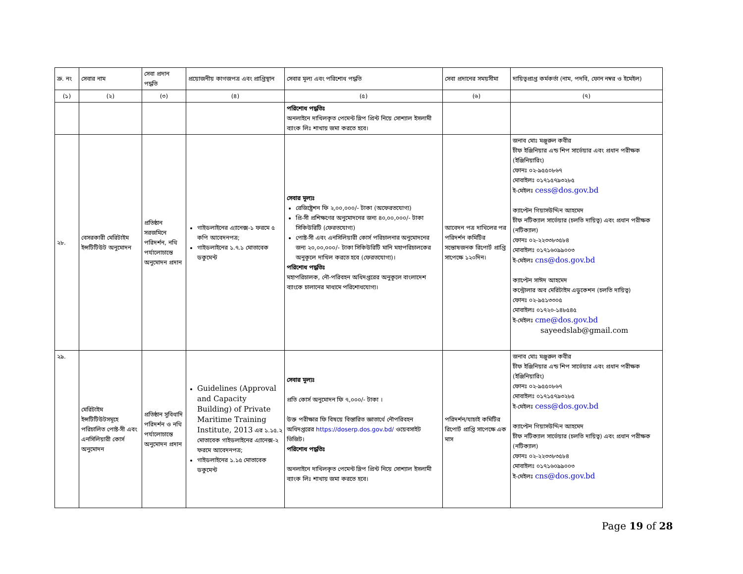| ক্র. নং | সেবার নাম | সেবা প্রদান পদ্ধতি | প্রয়োজনীয় কাগজপত্র এবং প্রাপ্তিস্থান | সেবার মূল্য এবং পরিশোধ পদ্ধতি | সেবা প্রদানের সময়সীমা | দায়িত্বপ্রাপ্ত কর্মকর্তা (নাম, পদবি, ফোন নম্বর ও ইমেইল) |
| --- | --- | --- | --- | --- | --- | --- |
| (১) | (২) | (৩) | (৪) | (৫) | (৬) | (৭) |
| | | | | পরিশোধ পদ্ধতিঃ অনলাইনে দাখিলকৃত পেমেন্ট স্লিপ প্রিন্ট নিয়ে সোশ্যাল ইসলামী ব্যাংক লিঃ শাখায় জমা করতে হবে। | | |
| ২৮. | বেসরকারী মেরিটাইম ইন্সটিটিউট অনুমোদন | প্রতিষ্ঠান সরজমিনে পরিদর্শন, নথি পর্যালোচান্তে অনুমোদন প্রদান | গাইডলাইনের এ্যানেক্স-১ ফরমে ৫ কপি আবেদনপত্র; গাইডলাইনের ১.৭.১ মোতাবেক ডকুমেন্ট | সেবার মূল্যঃ রেজিষ্ট্রেশন ফি ২,০০,০০০/- টাকা (অফেরতযোগ্য) প্রি-সী প্রশিক্ষণের অনুমোদনের জন্য ৪০,০০,০০০/- টাকা সিকিউরিটি (ফেরতযোগ্য) পোষ্ট-সী এবং এনসিলিয়ারী কোর্স পরিচালনার অনুমোদনের জন্য ২০,০০,০০০/- টাকা সিকিউরিটি মানি মহাপরিচালকের অনুকূলে দাখিল করতে হবে (ফেরতযোগ্য)। পরিশোধ পদ্ধতিঃ মহাপরিচালক, নৌ-পরিবহন অধিদপ্তরের অনুকূলে বাংলাদেশ ব্যাংকে চালানের মাধ্যমে পরিশোধযোগ্য। | আবেদন পত্র দাখিলের পর পরিদর্শন কমিটির সন্তোষজনক রিপোর্ট প্রাপ্তি সাপেক্ষে ১২০দিন। | জনাব মোঃ মঞ্জুরুল কবীর চীফ ইঞ্জিনিয়ার এন্ড শিপ সার্ভেয়ার এবং প্রধান পরীক্ষক (ইঞ্জিনিয়ারিং) ফোনঃ ০২-৯৫৫০৮৬৭ মোবাইলঃ ০১৭১৫৭৯৩২৮৫ ই-মেইলঃ cess@dos.gov.bd ক্যাপ্টেন গিয়াসউদ্দিন আহমেদ চীফ নটিক্যাল সার্ভেয়ার (চলতি দায়িত্ব) এবং প্রধান পরীক্ষক (নটিক্যাল) ফোনঃ ০২-২২৩৩৮৩৫৮৪ মোবাইলঃ ০১৭১৬০৯৯০০৩ ই-মেইলঃ cns@dos.gov.bd ক্যাপ্টেন সাঈদ আহমেদ কন্ট্রোলার অব মেরিটাইম এডুকেশন (চলতি দায়িত্ব) ফোনঃ ০২-৯৫১৩৩০৫ মোবাইলঃ ০১৭২০-১৪৮৫৪৫ ই-মেইলঃ cme@dos.gov.bd sayeedslab@gmail.com |
| ২৯. | মেরিটাইম ইন্সটিটিউটসমূহে পরিচালিত পোষ্ট-সী এবং এনসিলিয়ারী কোর্স অনুমোদন | প্রতিষ্ঠান সুবিধাদি পরিদর্শন ও নথি পর্যালোচান্তে অনুমোদন প্রদান | Guidelines (Approval and Capacity Building) of Private Maritime Training Institute, 2013 এর ১.১৫.২ মোতাবেক গাইডলাইনের এ্যানেক্স-২ ফরমে আবেদনপত্র; গাইডলাইনের ১.১৫ মোতাবেক ডকুমেন্ট | সেবার মূল্যঃ প্রতি কোর্স অনুমোদন ফি ৭,০০০/- টাকা । উক্ত পরীক্ষার ফি বিষয়ে বিস্তারিত জ্ঞাতার্থে নৌপরিবহন অধিদপ্তরের https://doserp.dos.gov.bd/ ওয়েবসাইট ভিজিট। পরিশোধ পদ্ধতিঃ অনলাইনে দাখিলকৃত পেমেন্ট স্লিপ প্রিন্ট নিয়ে সোশ্যাল ইসলামী ব্যাংক লিঃ শাখায় জমা করতে হবে। | পরিদর্শন/যাচাই কমিটির রিপোর্ট প্রাপ্তি সাপেক্ষে এক মাস | জনাব মোঃ মঞ্জুরুল কবীর চীফ ইঞ্জিনিয়ার এন্ড শিপ সার্ভেয়ার এবং প্রধান পরীক্ষক (ইঞ্জিনিয়ারিং) ফোনঃ ০২-৯৫৫০৮৬৭ মোবাইলঃ ০১৭১৫৭৯৩২৮৫ ই-মেইলঃ cess@dos.gov.bd ক্যাপ্টেন গিয়াসউদ্দিন আহমেদ চীফ নটিক্যাল সার্ভেয়ার (চলতি দায়িত্ব) এবং প্রধান পরীক্ষক (নটিক্যাল) ফোনঃ ০২-২২৩৩৮৩৫৮৪ মোবাইলঃ ০১৭১৬০৯৯০০৩ ই-মেইলঃ cns@dos.gov.bd |
Page 19 of 28